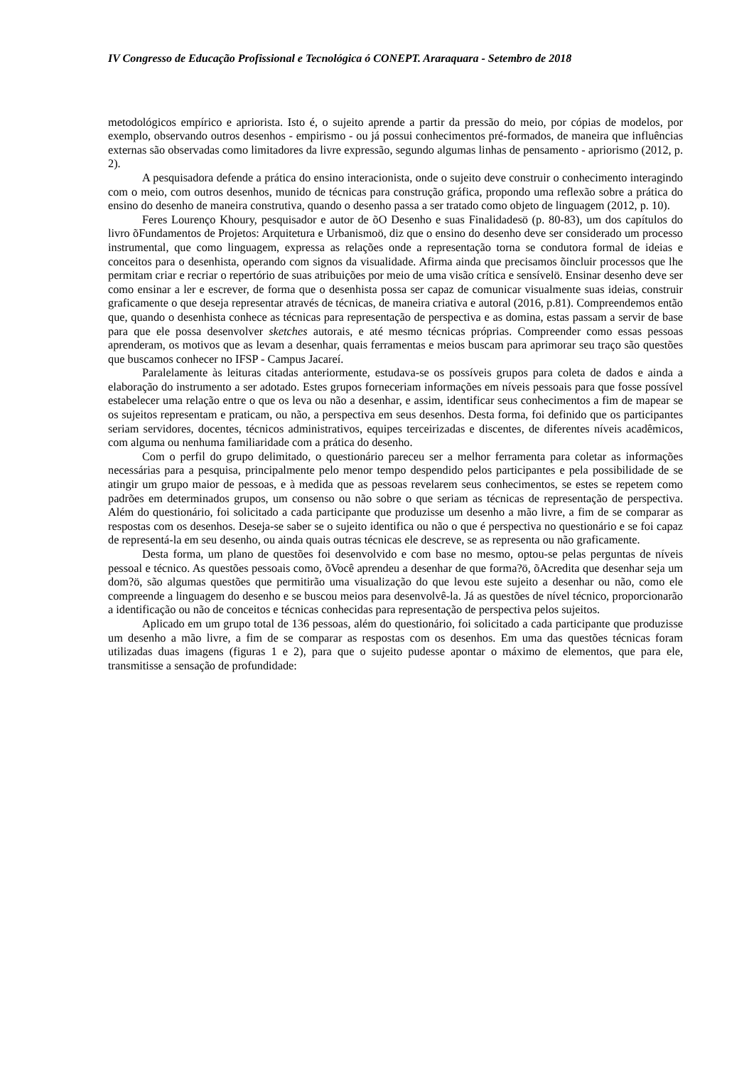IV Congresso de Educação Profissional e Tecnológica ó CONEPT. Araraquara - Setembro de 2018
metodológicos empírico e apriorista. Isto é, o sujeito aprende a partir da pressão do meio, por cópias de modelos, por exemplo, observando outros desenhos - empirismo - ou já possui conhecimentos pré-formados, de maneira que influências externas são observadas como limitadores da livre expressão, segundo algumas linhas de pensamento - apriorismo (2012, p. 2).
A pesquisadora defende a prática do ensino interacionista, onde o sujeito deve construir o conhecimento interagindo com o meio, com outros desenhos, munido de técnicas para construção gráfica, propondo uma reflexão sobre a prática do ensino do desenho de maneira construtiva, quando o desenho passa a ser tratado como objeto de linguagem (2012, p. 10).
Feres Lourenço Khoury, pesquisador e autor de õO Desenho e suas Finalidadesö (p. 80-83), um dos capítulos do livro õFundamentos de Projetos: Arquitetura e Urbanismoö, diz que o ensino do desenho deve ser considerado um processo instrumental, que como linguagem, expressa as relações onde a representação torna se condutora formal de ideias e conceitos para o desenhista, operando com signos da visualidade. Afirma ainda que precisamos õincluir processos que lhe permitam criar e recriar o repertório de suas atribuições por meio de uma visão crítica e sensívelö. Ensinar desenho deve ser como ensinar a ler e escrever, de forma que o desenhista possa ser capaz de comunicar visualmente suas ideias, construir graficamente o que deseja representar através de técnicas, de maneira criativa e autoral (2016, p.81). Compreendemos então que, quando o desenhista conhece as técnicas para representação de perspectiva e as domina, estas passam a servir de base para que ele possa desenvolver sketches autorais, e até mesmo técnicas próprias. Compreender como essas pessoas aprenderam, os motivos que as levam a desenhar, quais ferramentas e meios buscam para aprimorar seu traço são questões que buscamos conhecer no IFSP - Campus Jacareí.
Paralelamente às leituras citadas anteriormente, estudava-se os possíveis grupos para coleta de dados e ainda a elaboração do instrumento a ser adotado. Estes grupos forneceriam informações em níveis pessoais para que fosse possível estabelecer uma relação entre o que os leva ou não a desenhar, e assim, identificar seus conhecimentos a fim de mapear se os sujeitos representam e praticam, ou não, a perspectiva em seus desenhos. Desta forma, foi definido que os participantes seriam servidores, docentes, técnicos administrativos, equipes terceirizadas e discentes, de diferentes níveis acadêmicos, com alguma ou nenhuma familiaridade com a prática do desenho.
Com o perfil do grupo delimitado, o questionário pareceu ser a melhor ferramenta para coletar as informações necessárias para a pesquisa, principalmente pelo menor tempo despendido pelos participantes e pela possibilidade de se atingir um grupo maior de pessoas, e à medida que as pessoas revelarem seus conhecimentos, se estes se repetem como padrões em determinados grupos, um consenso ou não sobre o que seriam as técnicas de representação de perspectiva. Além do questionário, foi solicitado a cada participante que produzisse um desenho a mão livre, a fim de se comparar as respostas com os desenhos. Deseja-se saber se o sujeito identifica ou não o que é perspectiva no questionário e se foi capaz de representá-la em seu desenho, ou ainda quais outras técnicas ele descreve, se as representa ou não graficamente.
Desta forma, um plano de questões foi desenvolvido e com base no mesmo, optou-se pelas perguntas de níveis pessoal e técnico. As questões pessoais como, õVocê aprendeu a desenhar de que forma?ö, õAcredita que desenhar seja um dom?ö, são algumas questões que permitirão uma visualização do que levou este sujeito a desenhar ou não, como ele compreende a linguagem do desenho e se buscou meios para desenvolvê-la. Já as questões de nível técnico, proporcionarão a identificação ou não de conceitos e técnicas conhecidas para representação de perspectiva pelos sujeitos.
Aplicado em um grupo total de 136 pessoas, além do questionário, foi solicitado a cada participante que produzisse um desenho a mão livre, a fim de se comparar as respostas com os desenhos. Em uma das questões técnicas foram utilizadas duas imagens (figuras 1 e 2), para que o sujeito pudesse apontar o máximo de elementos, que para ele, transmitisse a sensação de profundidade: